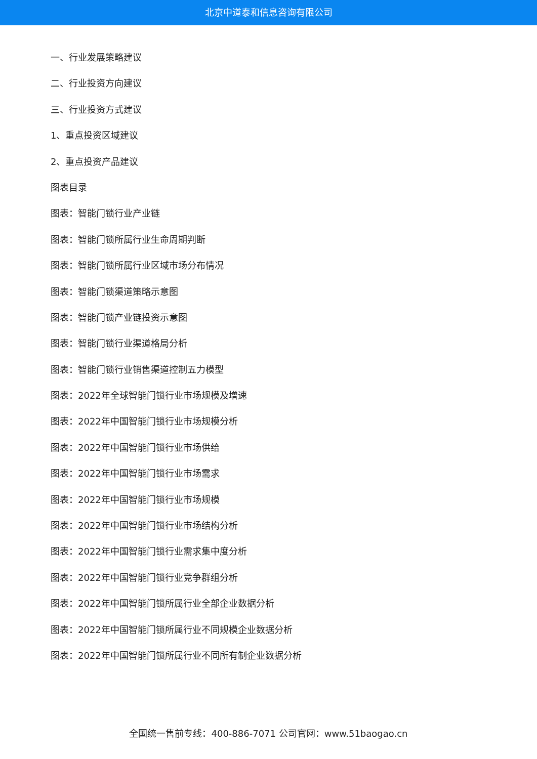北京中道泰和信息咨询有限公司
一、行业发展策略建议
二、行业投资方向建议
三、行业投资方式建议
1、重点投资区域建议
2、重点投资产品建议
图表目录
图表：智能门锁行业产业链
图表：智能门锁所属行业生命周期判断
图表：智能门锁所属行业区域市场分布情况
图表：智能门锁渠道策略示意图
图表：智能门锁产业链投资示意图
图表：智能门锁行业渠道格局分析
图表：智能门锁行业销售渠道控制五力模型
图表：2022年全球智能门锁行业市场规模及增速
图表：2022年中国智能门锁行业市场规模分析
图表：2022年中国智能门锁行业市场供给
图表：2022年中国智能门锁行业市场需求
图表：2022年中国智能门锁行业市场规模
图表：2022年中国智能门锁行业市场结构分析
图表：2022年中国智能门锁行业需求集中度分析
图表：2022年中国智能门锁行业竞争群组分析
图表：2022年中国智能门锁所属行业全部企业数据分析
图表：2022年中国智能门锁所属行业不同规模企业数据分析
图表：2022年中国智能门锁所属行业不同所有制企业数据分析
全国统一售前专线：400-886-7071 公司官网：www.51baogao.cn